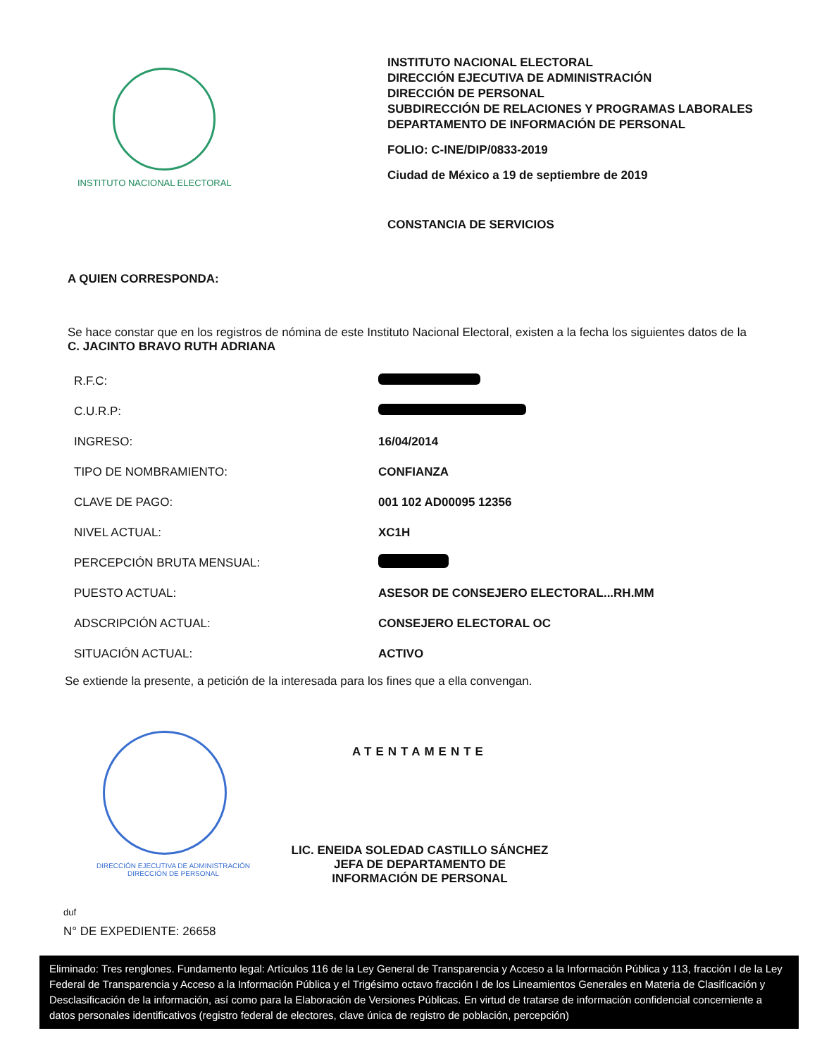INSTITUTO NACIONAL ELECTORAL
INSTITUTO NACIONAL ELECTORAL
DIRECCIÓN EJECUTIVA DE ADMINISTRACIÓN
DIRECCIÓN DE PERSONAL
SUBDIRECCIÓN DE RELACIONES Y PROGRAMAS LABORALES
DEPARTAMENTO DE INFORMACIÓN DE PERSONAL
FOLIO: C-INE/DIP/0833-2019
Ciudad de México a 19 de septiembre de 2019
CONSTANCIA DE SERVICIOS
A QUIEN CORRESPONDA:
Se hace constar que en los registros de nómina de este Instituto Nacional Electoral, existen a la fecha los siguientes datos de la C. JACINTO BRAVO RUTH ADRIANA
| R.F.C: | |
| C.U.R.P: | |
| INGRESO: | 16/04/2014 |
| TIPO DE NOMBRAMIENTO: | CONFIANZA |
| CLAVE DE PAGO: | 001 102 AD00095 12356 |
| NIVEL ACTUAL: | XC1H |
| PERCEPCIÓN BRUTA MENSUAL: | |
| PUESTO ACTUAL: | ASESOR DE CONSEJERO ELECTORAL...RH.MM |
| ADSCRIPCIÓN ACTUAL: | CONSEJERO ELECTORAL OC |
| SITUACIÓN ACTUAL: | ACTIVO |
Se extiende la presente, a petición de la interesada para los fines que a ella convengan.
DIRECCIÓN EJECUTIVA DE ADMINISTRACIÓN
DIRECCIÓN DE PERSONAL
ATENTAMENTE
LIC. ENEIDA SOLEDAD CASTILLO SÁNCHEZ
JEFA DE DEPARTAMENTO DE
INFORMACIÓN DE PERSONAL
duf
N° DE EXPEDIENTE: 26658
Eliminado: Tres renglones. Fundamento legal: Artículos 116 de la Ley General de Transparencia y Acceso a la Información Pública y 113, fracción I de la Ley Federal de Transparencia y Acceso a la Información Pública y el Trigésimo octavo fracción I de los Lineamientos Generales en Materia de Clasificación y Desclasificación de la información, así como para la Elaboración de Versiones Públicas. En virtud de tratarse de información confidencial concerniente a datos personales identificativos (registro federal de electores, clave única de registro de población, percepción)